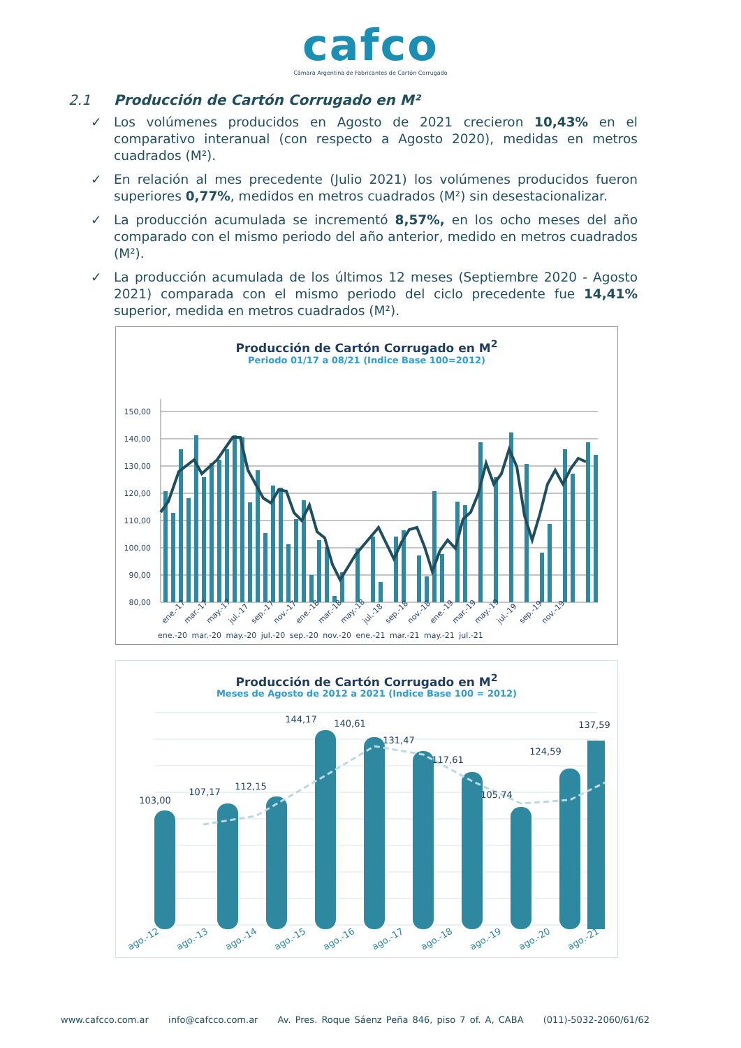cafco
Cámara Argentina de Fabricantes de Cartón Corrugado
2.1 Producción de Cartón Corrugado en M²
✓ Los volúmenes producidos en Agosto de 2021 crecieron 10,43% en el comparativo interanual (con respecto a Agosto 2020), medidas en metros cuadrados (M²).
✓ En relación al mes precedente (Julio 2021) los volúmenes producidos fueron superiores 0,77%, medidos en metros cuadrados (M²) sin desestacionalizar.
✓ La producción acumulada se incrementó 8,57%, en los ocho meses del año comparado con el mismo periodo del año anterior, medido en metros cuadrados (M²).
✓ La producción acumulada de los últimos 12 meses (Septiembre 2020 - Agosto 2021) comparada con el mismo periodo del ciclo precedente fue 14,41% superior, medida en metros cuadrados (M²).
Producción de Cartón Corrugado en M<sup>2</sup>
Periodo 01/17 a 08/21 (Indice Base 100=2012)
150,00
140,00
130,00
120,00
110,00
100,00
90,00
80,00
ene.-17
mar.-17
may.-17
jul.-17
sep.-17
nov.-17
ene.-18
mar.-18
may.-18
jul.-18
sep.-18
nov.-18
ene.-19
mar.-19
may.-19
jul.-19
sep.-19
nov.-19
ene.-20 mar.-20 may.-20 jul.-20 sep.-20 nov.-20 ene.-21 mar.-21 may.-21 jul.-21
Producción de Cartón Corrugado en M<sup>2</sup>
Meses de Agosto de 2012 a 2021 (Indice Base 100 = 2012)
103,00
107,17
112,15
144,17
140,61
131,47
117,61
105,74
124,59
137,59
ago.-12
ago.-13
ago.-14
ago.-15
ago.-16
ago.-17
ago.-18
ago.-19
ago.-20
ago.-21
www.cafcco.com.ar info@cafcco.com.ar Av. Pres. Roque Sáenz Peña 846, piso 7 of. A, CABA (011)-5032-2060/61/62